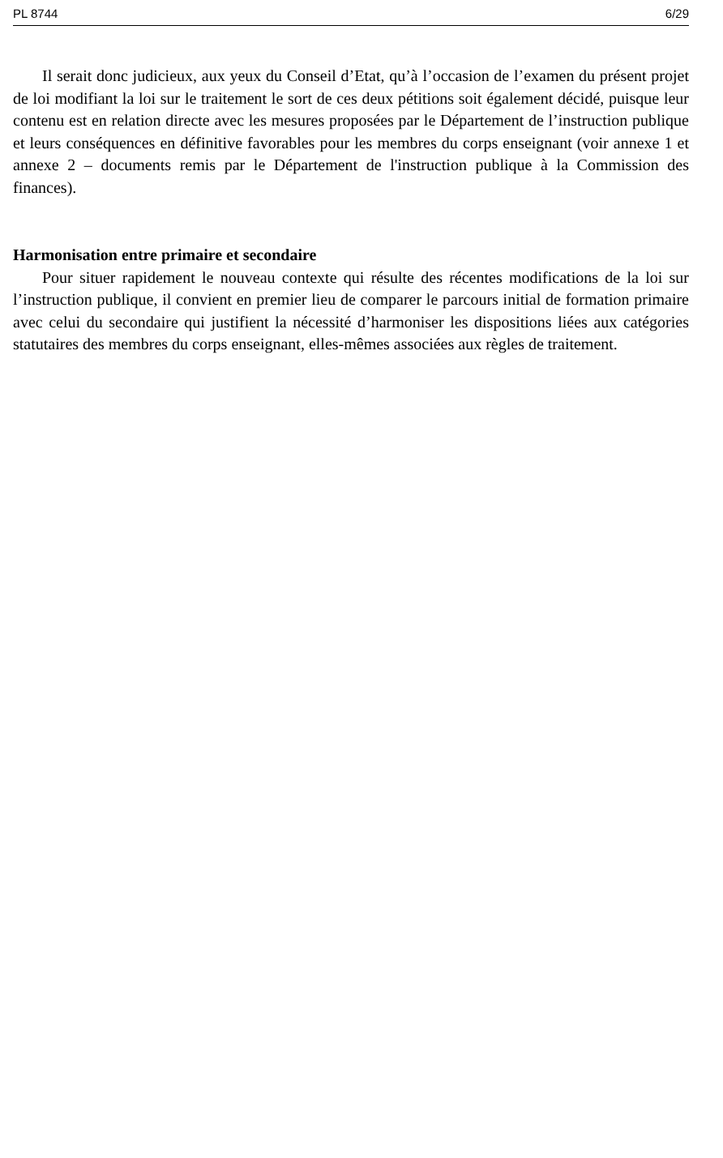PL 8744 6/29
Il serait donc judicieux, aux yeux du Conseil d’Etat, qu’à l’occasion de l’examen du présent projet de loi modifiant la loi sur le traitement le sort de ces deux pétitions soit également décidé, puisque leur contenu est en relation directe avec les mesures proposées par le Département de l’instruction publique et leurs conséquences en définitive favorables pour les membres du corps enseignant (voir annexe 1 et annexe 2 – documents remis par le Département de l'instruction publique à la Commission des finances).
Harmonisation entre primaire et secondaire
Pour situer rapidement le nouveau contexte qui résulte des récentes modifications de la loi sur l’instruction publique, il convient en premier lieu de comparer le parcours initial de formation primaire avec celui du secondaire qui justifient la nécessité d’harmoniser les dispositions liées aux catégories statutaires des membres du corps enseignant, elles-mêmes associées aux règles de traitement.